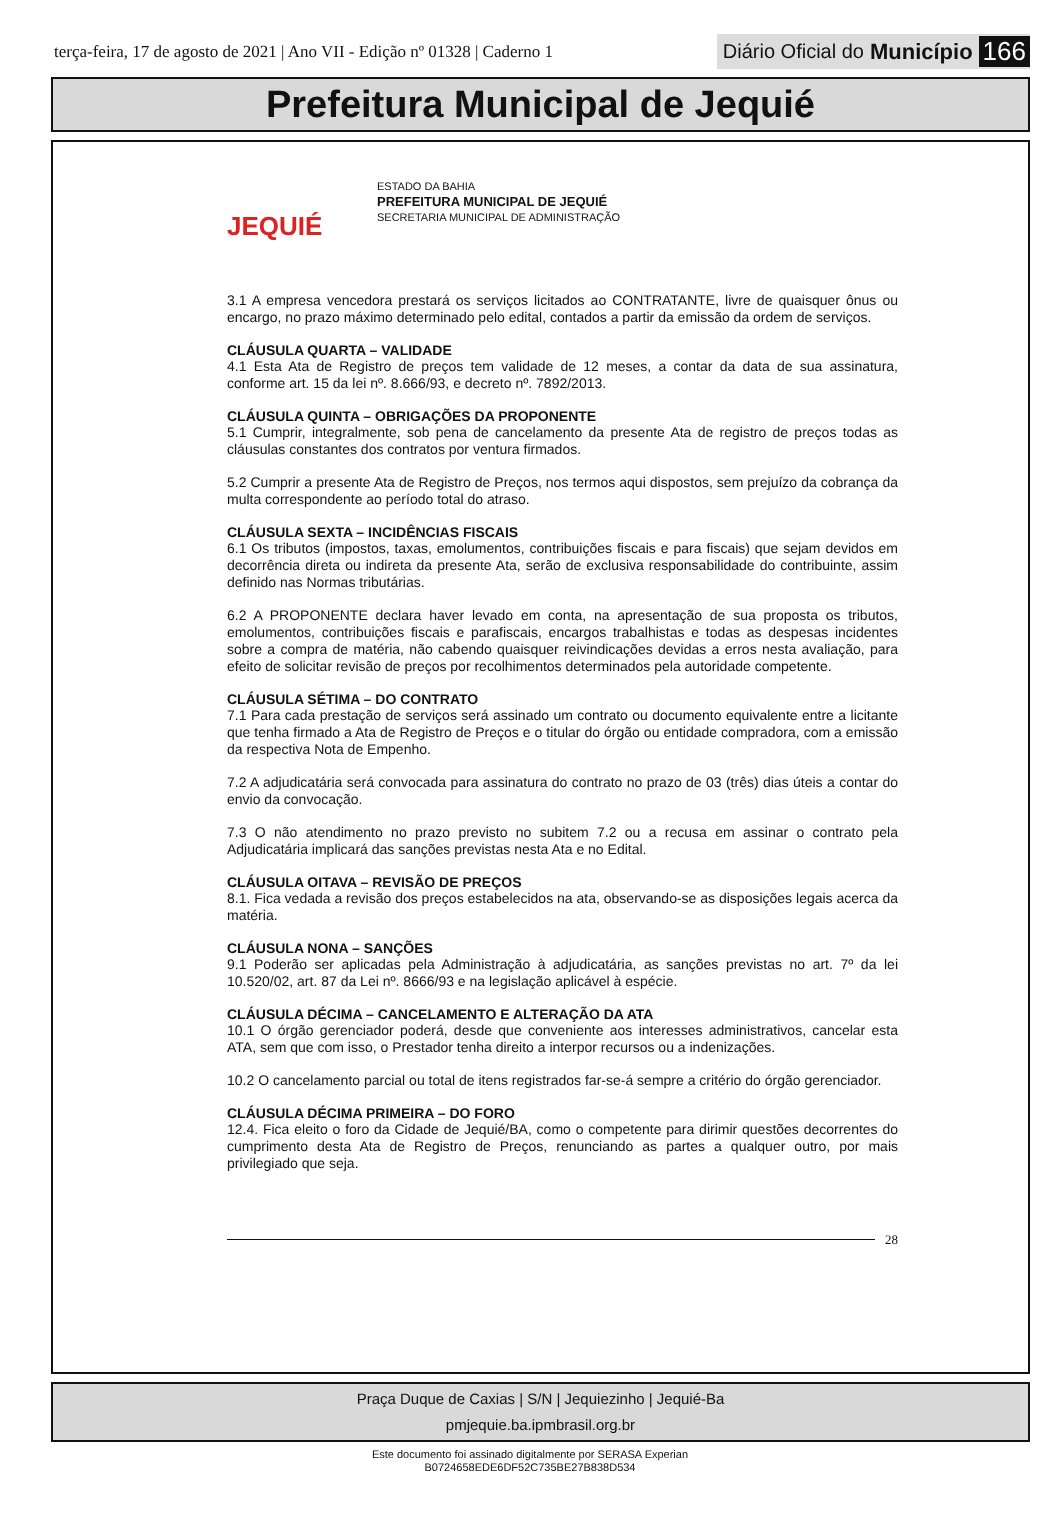terça-feira, 17 de agosto de 2021 | Ano VII - Edição nº 01328 | Caderno 1
Diário Oficial do Município 166
Prefeitura Municipal de Jequié
JEQUIÉ
ESTADO DA BAHIA
PREFEITURA MUNICIPAL DE JEQUIÉ
SECRETARIA MUNICIPAL DE ADMINISTRAÇÃO
3.1 A empresa vencedora prestará os serviços licitados ao CONTRATANTE, livre de quaisquer ônus ou encargo, no prazo máximo determinado pelo edital, contados a partir da emissão da ordem de serviços.
CLÁUSULA QUARTA – VALIDADE
4.1 Esta Ata de Registro de preços tem validade de 12 meses, a contar da data de sua assinatura, conforme art. 15 da lei nº. 8.666/93, e decreto nº. 7892/2013.
CLÁUSULA QUINTA – OBRIGAÇÕES DA PROPONENTE
5.1 Cumprir, integralmente, sob pena de cancelamento da presente Ata de registro de preços todas as cláusulas constantes dos contratos por ventura firmados.
5.2 Cumprir a presente Ata de Registro de Preços, nos termos aqui dispostos, sem prejuízo da cobrança da multa correspondente ao período total do atraso.
CLÁUSULA SEXTA – INCIDÊNCIAS FISCAIS
6.1 Os tributos (impostos, taxas, emolumentos, contribuições fiscais e para fiscais) que sejam devidos em decorrência direta ou indireta da presente Ata, serão de exclusiva responsabilidade do contribuinte, assim definido nas Normas tributárias.
6.2 A PROPONENTE declara haver levado em conta, na apresentação de sua proposta os tributos, emolumentos, contribuições fiscais e parafiscais, encargos trabalhistas e todas as despesas incidentes sobre a compra de matéria, não cabendo quaisquer reivindicações devidas a erros nesta avaliação, para efeito de solicitar revisão de preços por recolhimentos determinados pela autoridade competente.
CLÁUSULA SÉTIMA – DO CONTRATO
7.1 Para cada prestação de serviços será assinado um contrato ou documento equivalente entre a licitante que tenha firmado a Ata de Registro de Preços e o titular do órgão ou entidade compradora, com a emissão da respectiva Nota de Empenho.
7.2 A adjudicatária será convocada para assinatura do contrato no prazo de 03 (três) dias úteis a contar do envio da convocação.
7.3 O não atendimento no prazo previsto no subitem 7.2 ou a recusa em assinar o contrato pela Adjudicatária implicará das sanções previstas nesta Ata e no Edital.
CLÁUSULA OITAVA – REVISÃO DE PREÇOS
8.1. Fica vedada a revisão dos preços estabelecidos na ata, observando-se as disposições legais acerca da matéria.
CLÁUSULA NONA – SANÇÕES
9.1 Poderão ser aplicadas pela Administração à adjudicatária, as sanções previstas no art. 7º da lei 10.520/02, art. 87 da Lei nº. 8666/93 e na legislação aplicável à espécie.
CLÁUSULA DÉCIMA – CANCELAMENTO E ALTERAÇÃO DA ATA
10.1 O órgão gerenciador poderá, desde que conveniente aos interesses administrativos, cancelar esta ATA, sem que com isso, o Prestador tenha direito a interpor recursos ou a indenizações.
10.2 O cancelamento parcial ou total de itens registrados far-se-á sempre a critério do órgão gerenciador.
CLÁUSULA DÉCIMA PRIMEIRA – DO FORO
12.4. Fica eleito o foro da Cidade de Jequié/BA, como o competente para dirimir questões decorrentes do cumprimento desta Ata de Registro de Preços, renunciando as partes a qualquer outro, por mais privilegiado que seja.
28
Praça Duque de Caxias | S/N | Jequiezinho | Jequié-Ba
pmjequie.ba.ipmbrasil.org.br
Este documento foi assinado digitalmente por SERASA Experian
B0724658EDE6DF52C735BE27B838D534